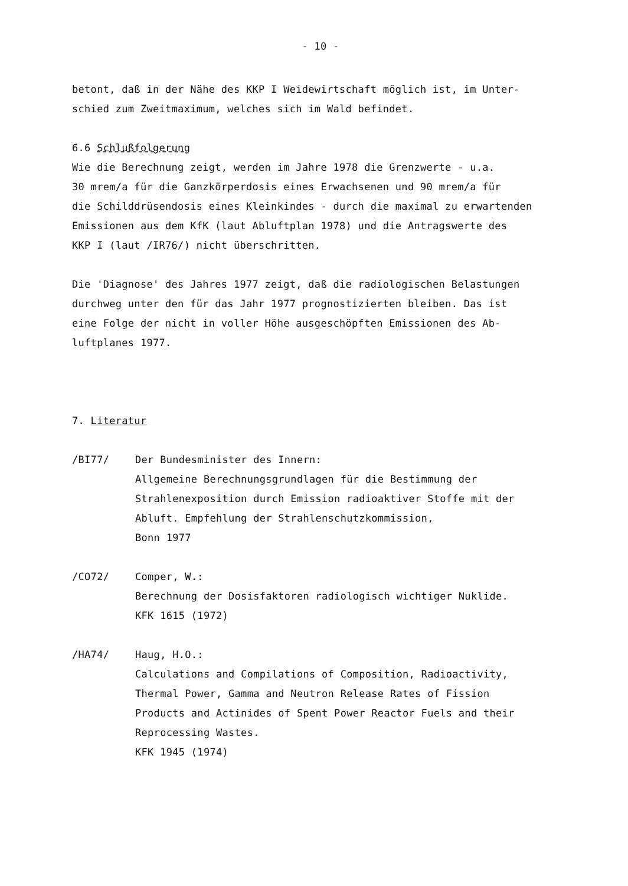- 10 -
betont, daß in der Nähe des KKP I Weidewirtschaft möglich ist, im Unter-
schied zum Zweitmaximum, welches sich im Wald befindet.
6.6 Schlußfolgerung
Wie die Berechnung zeigt, werden im Jahre 1978 die Grenzwerte - u.a.
30 mrem/a für die Ganzkörperdosis eines Erwachsenen und 90 mrem/a für
die Schilddrüsendosis eines Kleinkindes - durch die maximal zu erwartenden
Emissionen aus dem KfK (laut Abluftplan 1978) und die Antragswerte des
KKP I (laut /IR76/) nicht überschritten.
Die 'Diagnose' des Jahres 1977 zeigt, daß die radiologischen Belastungen
durchweg unter den für das Jahr 1977 prognostizierten bleiben. Das ist
eine Folge der nicht in voller Höhe ausgeschöpften Emissionen des Ab-
luftplanes 1977.
7. Literatur
/BI77/ Der Bundesminister des Innern:
Allgemeine Berechnungsgrundlagen für die Bestimmung der
Strahlenexposition durch Emission radioaktiver Stoffe mit der
Abluft. Empfehlung der Strahlenschutzkommission,
Bonn 1977
/CO72/ Comper, W.:
Berechnung der Dosisfaktoren radiologisch wichtiger Nuklide.
KFK 1615 (1972)
/HA74/ Haug, H.O.:
Calculations and Compilations of Composition, Radioactivity,
Thermal Power, Gamma and Neutron Release Rates of Fission
Products and Actinides of Spent Power Reactor Fuels and their
Reprocessing Wastes.
KFK 1945 (1974)